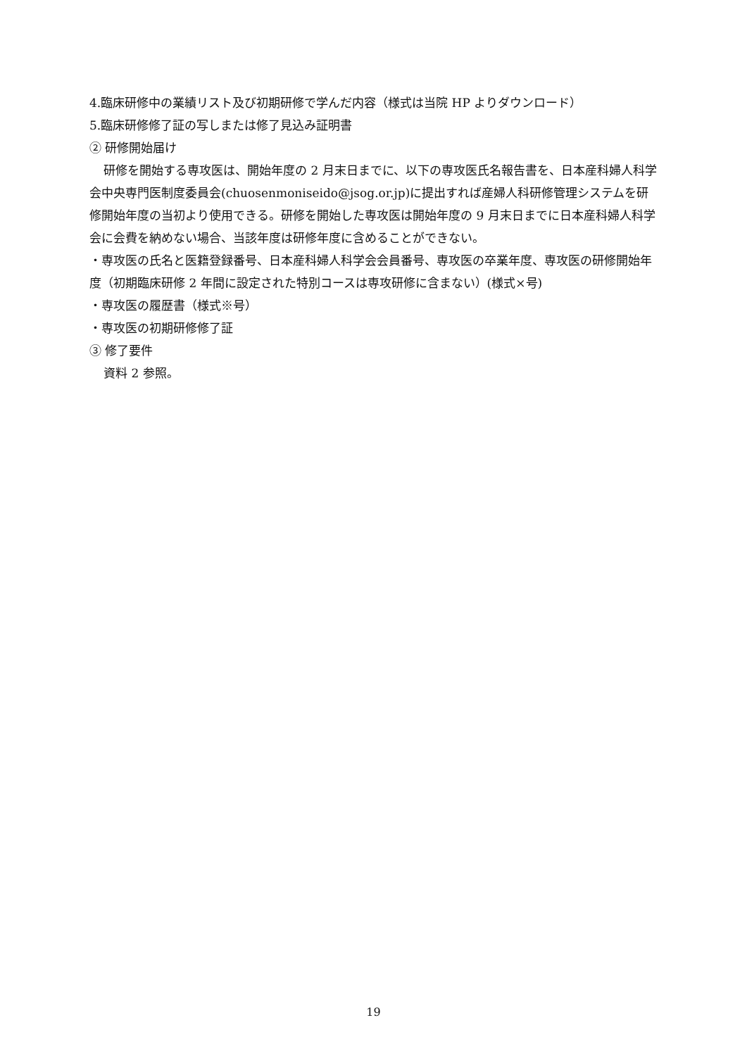4.臨床研修中の業績リスト及び初期研修で学んだ内容（様式は当院 HP よりダウンロード）
5.臨床研修修了証の写しまたは修了見込み証明書
② 研修開始届け
研修を開始する専攻医は、開始年度の 2 月末日までに、以下の専攻医氏名報告書を、日本産科婦人科学会中央専門医制度委員会(chuosenmoniseido@jsog.or.jp)に提出すれば産婦人科研修管理システムを研修開始年度の当初より使用できる。研修を開始した専攻医は開始年度の 9 月末日までに日本産科婦人科学会に会費を納めない場合、当該年度は研修年度に含めることができない。
・専攻医の氏名と医籍登録番号、日本産科婦人科学会会員番号、専攻医の卒業年度、専攻医の研修開始年度（初期臨床研修 2 年間に設定された特別コースは専攻研修に含まない）(様式×号)
・専攻医の履歴書（様式※号）
・専攻医の初期研修修了証
③ 修了要件
資料 2 参照。
19